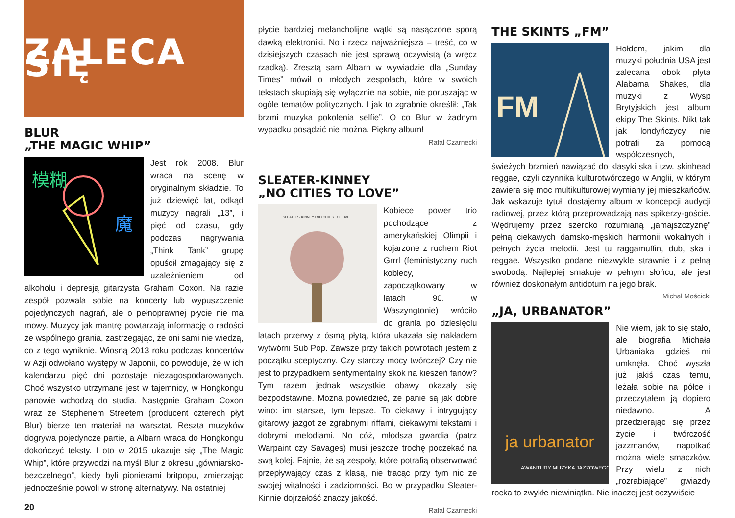ZALECA SIĘ
BLUR
„THE MAGIC WHIP”
模糊
魔
Jest rok 2008. Blur wraca na scenę w oryginalnym składzie. To już dziewięć lat, odkąd muzycy nagrali „13”, i pięć od czasu, gdy podczas nagrywania „Think Tank” grupę opuścił zmagający się z uzależnieniem od alkoholu i depresją gitarzysta Graham Coxon. Na razie zespół pozwala sobie na koncerty lub wypuszczenie pojedynczych nagrań, ale o pełnoprawnej płycie nie ma mowy. Muzycy jak mantrę powtarzają informację o radości ze wspólnego grania, zastrzegając, że oni sami nie wiedzą, co z tego wyniknie. Wiosną 2013 roku podczas koncertów w Azji odwołano występy w Japonii, co powoduje, że w ich kalendarzu pięć dni pozostaje niezagospodarowanych. Choć wszystko utrzymane jest w tajemnicy, w Hongkongu panowie wchodzą do studia. Następnie Graham Coxon wraz ze Stephenem Streetem (producent czterech płyt Blur) bierze ten materiał na warsztat. Reszta muzyków dogrywa pojedyncze partie, a Albarn wraca do Hongkongu dokończyć teksty. I oto w 2015 ukazuje się „The Magic Whip”, które przywodzi na myśl Blur z okresu „gówniarsko-bezczelnego”, kiedy byli pionierami britpopu, zmierzając jednocześnie powoli w stronę alternatywy. Na ostatniej
20
płycie bardziej melancholijne wątki są nasączone sporą dawką elektroniki. No i rzecz najważniejsza – treść, co w dzisiejszych czasach nie jest sprawą oczywistą (a wręcz rzadką). Zresztą sam Albarn w wywiadzie dla „Sunday Times” mówił o młodych zespołach, które w swoich tekstach skupiają się wyłącznie na sobie, nie poruszając w ogóle tematów politycznych. I jak to zgrabnie określił: „Tak brzmi muzyka pokolenia selfie”. O co Blur w żadnym wypadku posądzić nie można. Piękny album!
Rafał Czarnecki
SLEATER-KINNEY
„NO CITIES TO LOVE”
SLEATER - KINNEY / NO CITIES TO LOVE
Kobiece power trio pochodzące z amerykańskiej Olimpii i kojarzone z ruchem Riot Grrrl (feministyczny ruch kobiecy, zapoczątkowany w latach 90. w Waszyngtonie) wróciło do grania po dziesięciu latach przerwy z ósmą płytą, która ukazała się nakładem wytwórni Sub Pop. Zawsze przy takich powrotach jestem z początku sceptyczny. Czy starczy mocy twórczej? Czy nie jest to przypadkiem sentymentalny skok na kieszeń fanów? Tym razem jednak wszystkie obawy okazały się bezpodstawne. Można powiedzieć, że panie są jak dobre wino: im starsze, tym lepsze. To ciekawy i intrygujący gitarowy jazgot ze zgrabnymi riffami, ciekawymi tekstami i dobrymi melodiami. No cóż, młodsza gwardia (patrz Warpaint czy Savages) musi jeszcze trochę poczekać na swą kolej. Fajnie, że są zespoły, które potrafią obserwować przepływający czas z klasą, nie tracąc przy tym nic ze swojej witalności i zadziorności. Bo w przypadku Sleater-Kinnie dojrzałość znaczy jakość.
Rafał Czarnecki
THE SKINTS „FM”
FM
Hołdem, jakim dla muzyki południa USA jest zalecana obok płyta Alabama Shakes, dla muzyki z Wysp Brytyjskich jest album ekipy The Skints. Nikt tak jak londyńczycy nie potrafi za pomocą współczesnych, świeżych brzmień nawiązać do klasyki ska i tzw. skinhead reggae, czyli czynnika kulturotwórczego w Anglii, w którym zawiera się moc multikulturowej wymiany jej mieszkańców. Jak wskazuje tytuł, dostajemy album w koncepcji audycji radiowej, przez którą przeprowadzają nas spikerzy-goście. Wędrujemy przez szeroko rozumianą „jamajszczyznę” pełną ciekawych damsko-męskich harmonii wokalnych i pełnych życia melodii. Jest tu raggamuffin, dub, ska i reggae. Wszystko podane niezwykle strawnie i z pełną swobodą. Najlepiej smakuje w pełnym słońcu, ale jest również doskonałym antidotum na jego brak.
Michał Mościcki
„JA, URBANATOR”
ja urbanator
AWANTURY MUZYKA JAZZOWEGO
Nie wiem, jak to się stało, ale biografia Michała Urbaniaka gdzieś mi umknęła. Choć wyszła już jakiś czas temu, leżała sobie na półce i przeczytałem ją dopiero niedawno. A przedzierając się przez życie i twórczość jazzmanów, napotkać można wiele smaczków. Przy wielu z nich „rozrabiające” gwiazdy rocka to zwykłe niewiniątka. Nie inaczej jest oczywiście